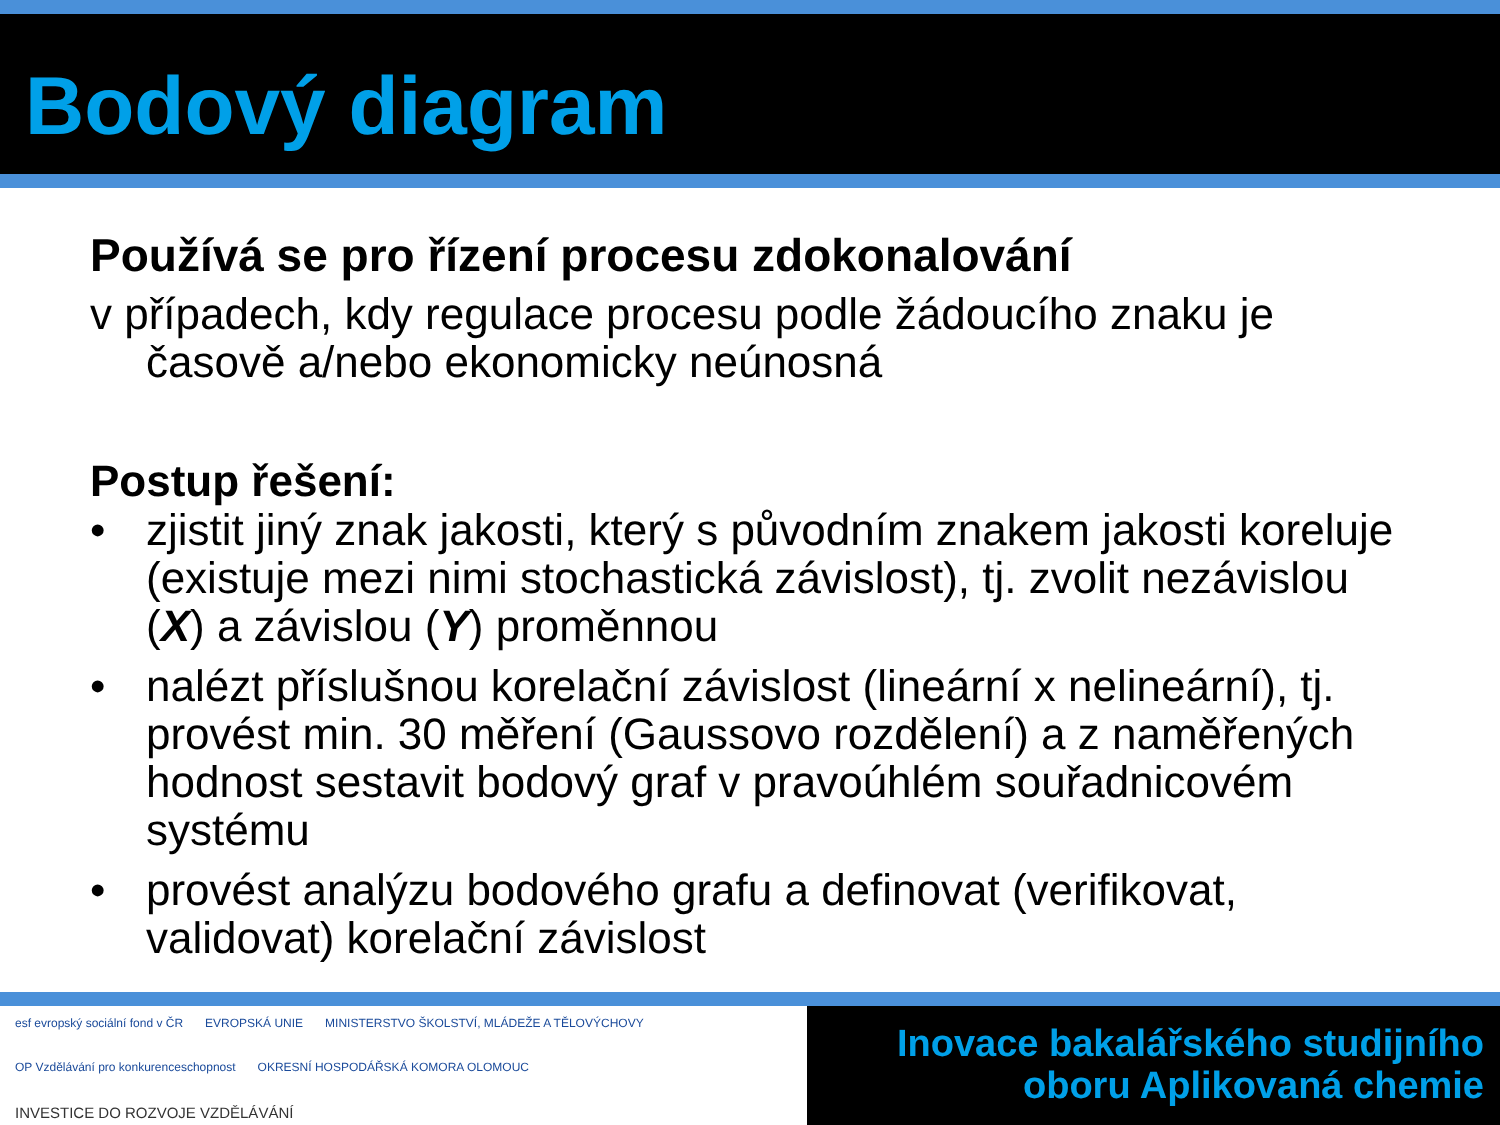Bodový diagram
Používá se pro řízení procesu zdokonalování
v případech, kdy regulace procesu podle žádoucího znaku je časově a/nebo ekonomicky neúnosná
Postup řešení:
• zjistit jiný znak jakosti, který s původním znakem jakosti koreluje (existuje mezi nimi stochastická závislost), tj. zvolit nezávislou (X) a závislou (Y) proměnnou
• nalézt příslušnou korelační závislost (lineární x nelineární), tj. provést min. 30 měření (Gaussovo rozdělení) a z naměřených hodnost sestavit bodový graf v pravoúhlém souřadnicovém systému
• provést analýzu bodového grafu a definovat (verifikovat, validovat) korelační závislost
esf evropský sociální fond v ČR
EVROPSKÁ UNIE
MINISTERSTVO ŠKOLSTVÍ, MLÁDEŽE A TĚLOVÝCHOVY
OP Vzdělávání pro konkurenceschopnost
OKRESNÍ HOSPODÁŘSKÁ KOMORA OLOMOUC
INVESTICE DO ROZVOJE VZDĚLÁVÁNÍ
Inovace bakalářského studijního
oboru Aplikovaná chemie